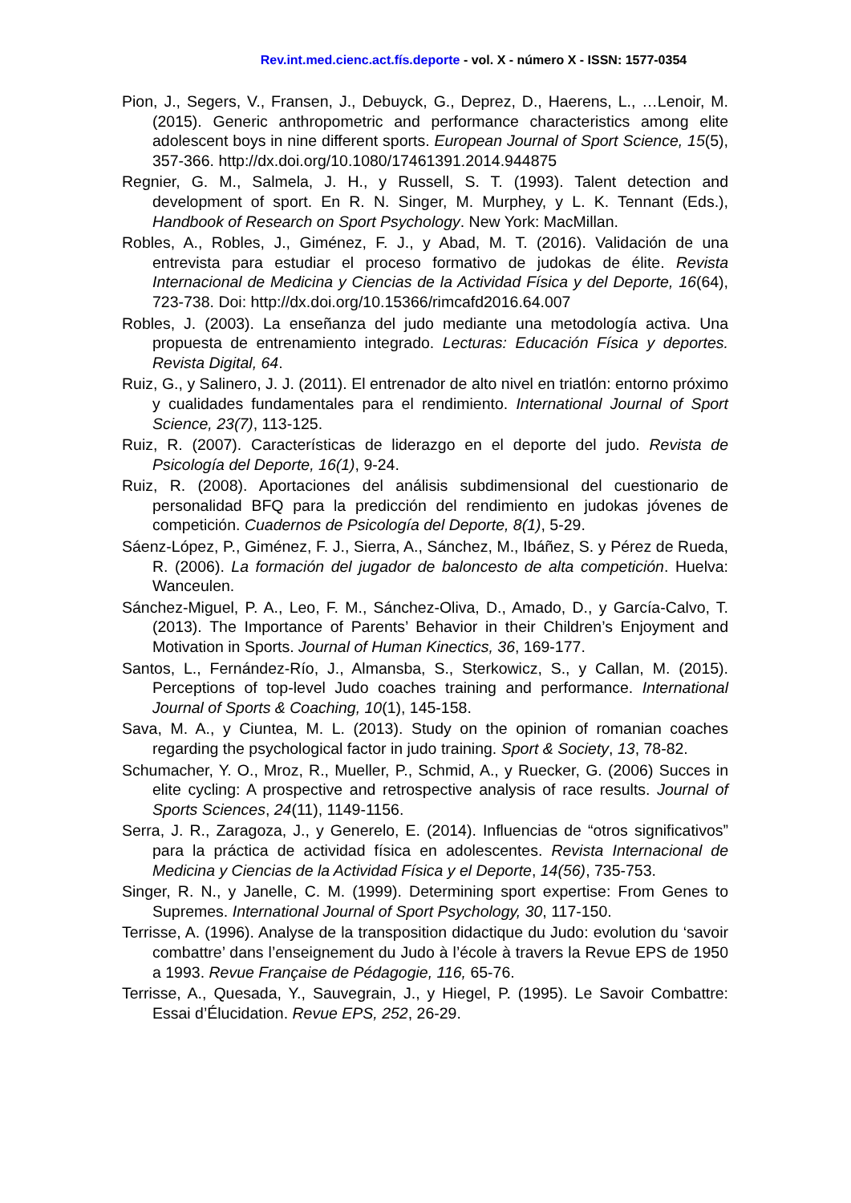Rev.int.med.cienc.act.fís.deporte - vol. X - número X - ISSN: 1577-0354
Pion, J., Segers, V., Fransen, J., Debuyck, G., Deprez, D., Haerens, L., …Lenoir, M. (2015). Generic anthropometric and performance characteristics among elite adolescent boys in nine different sports. European Journal of Sport Science, 15(5), 357-366. http://dx.doi.org/10.1080/17461391.2014.944875
Regnier, G. M., Salmela, J. H., y Russell, S. T. (1993). Talent detection and development of sport. En R. N. Singer, M. Murphey, y L. K. Tennant (Eds.), Handbook of Research on Sport Psychology. New York: MacMillan.
Robles, A., Robles, J., Giménez, F. J., y Abad, M. T. (2016). Validación de una entrevista para estudiar el proceso formativo de judokas de élite. Revista Internacional de Medicina y Ciencias de la Actividad Física y del Deporte, 16(64), 723-738. Doi: http://dx.doi.org/10.15366/rimcafd2016.64.007
Robles, J. (2003). La enseñanza del judo mediante una metodología activa. Una propuesta de entrenamiento integrado. Lecturas: Educación Física y deportes. Revista Digital, 64.
Ruiz, G., y Salinero, J. J. (2011). El entrenador de alto nivel en triatlón: entorno próximo y cualidades fundamentales para el rendimiento. International Journal of Sport Science, 23(7), 113-125.
Ruiz, R. (2007). Características de liderazgo en el deporte del judo. Revista de Psicología del Deporte, 16(1), 9-24.
Ruiz, R. (2008). Aportaciones del análisis subdimensional del cuestionario de personalidad BFQ para la predicción del rendimiento en judokas jóvenes de competición. Cuadernos de Psicología del Deporte, 8(1), 5-29.
Sáenz-López, P., Giménez, F. J., Sierra, A., Sánchez, M., Ibáñez, S. y Pérez de Rueda, R. (2006). La formación del jugador de baloncesto de alta competición. Huelva: Wanceulen.
Sánchez-Miguel, P. A., Leo, F. M., Sánchez-Oliva, D., Amado, D., y García-Calvo, T. (2013). The Importance of Parents’ Behavior in their Children’s Enjoyment and Motivation in Sports. Journal of Human Kinectics, 36, 169-177.
Santos, L., Fernández-Río, J., Almansba, S., Sterkowicz, S., y Callan, M. (2015). Perceptions of top-level Judo coaches training and performance. International Journal of Sports & Coaching, 10(1), 145-158.
Sava, M. A., y Ciuntea, M. L. (2013). Study on the opinion of romanian coaches regarding the psychological factor in judo training. Sport & Society, 13, 78-82.
Schumacher, Y. O., Mroz, R., Mueller, P., Schmid, A., y Ruecker, G. (2006) Succes in elite cycling: A prospective and retrospective analysis of race results. Journal of Sports Sciences, 24(11), 1149-1156.
Serra, J. R., Zaragoza, J., y Generelo, E. (2014). Influencias de “otros significativos” para la práctica de actividad física en adolescentes. Revista Internacional de Medicina y Ciencias de la Actividad Física y el Deporte, 14(56), 735-753.
Singer, R. N., y Janelle, C. M. (1999). Determining sport expertise: From Genes to Supremes. International Journal of Sport Psychology, 30, 117-150.
Terrisse, A. (1996). Analyse de la transposition didactique du Judo: evolution du ‘savoir combattre’ dans l’enseignement du Judo à l’école à travers la Revue EPS de 1950 a 1993. Revue Française de Pédagogie, 116, 65-76.
Terrisse, A., Quesada, Y., Sauvegrain, J., y Hiegel, P. (1995). Le Savoir Combattre: Essai d’Élucidation. Revue EPS, 252, 26-29.